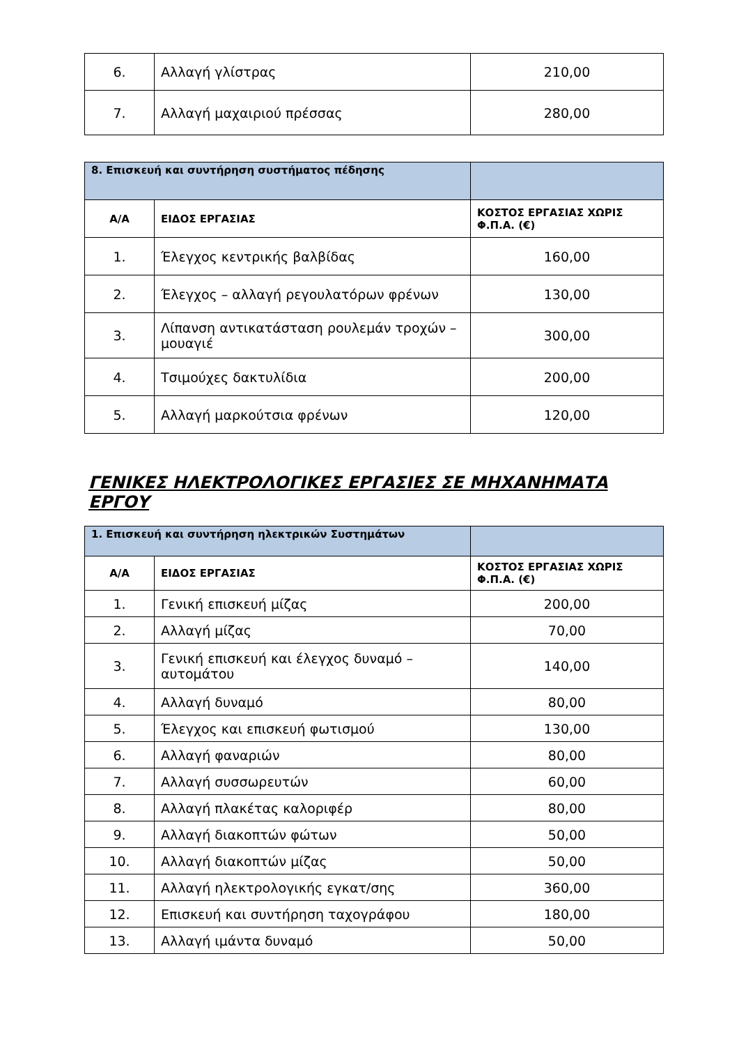| 6. | Αλλαγή γλίστρας | 210,00 |
| 7. | Αλλαγή μαχαιριού πρέσσας | 280,00 |
| 8. Επισκευή και συντήρηση συστήματος πέδησης | | |
| Α/Α | ΕΙΔΟΣ ΕΡΓΑΣΙΑΣ | ΚΟΣΤΟΣ ΕΡΓΑΣΙΑΣ ΧΩΡΙΣ Φ.Π.Α. (€) |
| 1. | Έλεγχος κεντρικής βαλβίδας | 160,00 |
| 2. | Έλεγχος – αλλαγή ρεγουλατόρων φρένων | 130,00 |
| 3. | Λίπανση αντικατάσταση ρουλεμάν τροχών – μουαγιέ | 300,00 |
| 4. | Τσιμούχες δακτυλίδια | 200,00 |
| 5. | Αλλαγή μαρκούτσια φρένων | 120,00 |
ΓΕΝΙΚΕΣ ΗΛΕΚΤΡΟΛΟΓΙΚΕΣ ΕΡΓΑΣΙΕΣ ΣΕ ΜΗΧΑΝΗΜΑΤΑ ΕΡΓΟΥ
| 1. Επισκευή και συντήρηση ηλεκτρικών Συστημάτων | | |
| Α/Α | ΕΙΔΟΣ ΕΡΓΑΣΙΑΣ | ΚΟΣΤΟΣ ΕΡΓΑΣΙΑΣ ΧΩΡΙΣ Φ.Π.Α. (€) |
| 1. | Γενική επισκευή μίζας | 200,00 |
| 2. | Αλλαγή μίζας | 70,00 |
| 3. | Γενική επισκευή και έλεγχος δυναμό – αυτομάτου | 140,00 |
| 4. | Αλλαγή δυναμό | 80,00 |
| 5. | Έλεγχος και επισκευή φωτισμού | 130,00 |
| 6. | Αλλαγή φαναριών | 80,00 |
| 7. | Αλλαγή συσσωρευτών | 60,00 |
| 8. | Αλλαγή πλακέτας καλοριφέρ | 80,00 |
| 9. | Αλλαγή διακοπτών φώτων | 50,00 |
| 10. | Αλλαγή διακοπτών μίζας | 50,00 |
| 11. | Αλλαγή ηλεκτρολογικής εγκατ/σης | 360,00 |
| 12. | Επισκευή και συντήρηση ταχογράφου | 180,00 |
| 13. | Αλλαγή ιμάντα δυναμό | 50,00 |